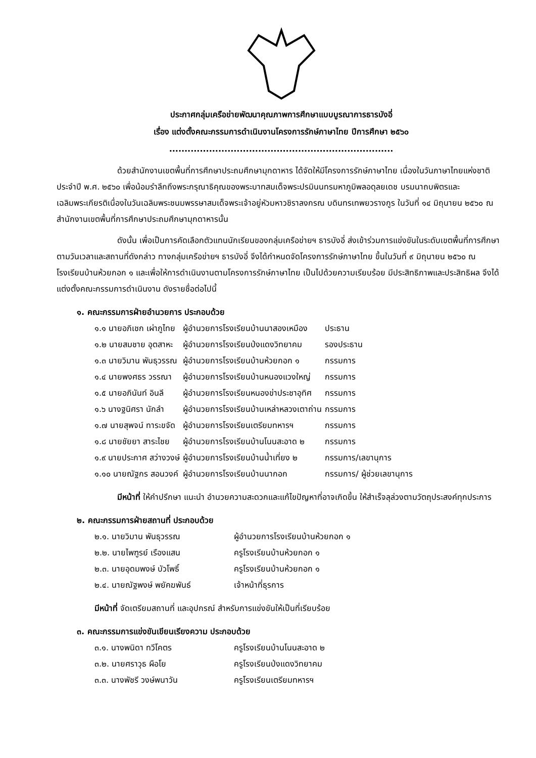ประกาศกลุ่มเครือข่ายพัฒนาคุณภาพการศึกษาแบบบูรณาการธารบังอี่
เรื่อง แต่งตั้งคณะกรรมการดำเนินงานโครงการรักษ์ภาษาไทย ปีการศึกษา ๒๕๖๐
.........................................................................
ด้วยสำนักงานเขตพื้นที่การศึกษาประถมศึกษามุกดาหาร ได้จัดให้มีโครงการรักษ์ภาษาไทย เนื่องในวันภาษาไทยแห่งชาติ ประจำปี พ.ศ. ๒๕๖๐ เพื่อน้อมรำลึกถึงพระกรุณาธิคุณของพระบาทสมเด็จพระปรมินนทรมหาภูมิพลอดุลยเดช บรมนาถบพิตรและเฉลิมพระเกียรติเนื่องในวันเฉลิมพระชนมพรรษาสมเด็จพระเจ้าอยู่หัวมหาวชิราลงกรณ บดินทรเทพยวรางกูร ในวันที่ ๑๔ มิถุนายน ๒๕๖๐ ณ สำนักงานเขตพื้นที่การศึกษาประถมศึกษามุกดาหารนั้น
ดังนั้น เพื่อเป็นการคัดเลือกตัวแทนนักเรียนของกลุ่มเครือข่ายฯ ธารบังอี่ ส่งเข้าร่วมการแข่งขันในระดับเขตพื้นที่การศึกษาตามวันเวลาและสถานที่ดังกล่าว ทางกลุ่มเครือข่ายฯ ธารบังอี่ จึงได้กำหนดจัดโครงการรักษ์ภาษาไทย ขึ้นในวันที่ ๙ มิถุนายน ๒๕๖๐ ณ โรงเรียนบ้านห้วยกอก ๑ และเพื่อให้การดำเนินงานตามโครงการรักษ์ภาษาไทย เป็นไปด้วยความเรียบร้อย มีประสิทธิภาพและประสิทธิผล จึงได้แต่งตั้งคณะกรรมการดำเนินงาน ดังรายชื่อต่อไปนี้
๑. คณะกรรมการฝ่ายอำนวยการ ประกอบด้วย
| ๑.๑ นายอภิเชก เผ่าภูไทย | ผู้อำนวยการโรงเรียนบ้านนาสองเหมือง | ประธาน |
| ๑.๒ นายสมชาย อุตสาหะ | ผู้อำนวยการโรงเรียนป่งแดงวิทยาคม | รองประธาน |
| ๑.๓ นายวิมาน พันธุวรรณ | ผู้อำนวยการโรงเรียนบ้านห้วยกอก ๑ | กรรมการ |
| ๑.๔ นายพงศธร วรรณา | ผู้อำนวยการโรงเรียนบ้านหนองแวงใหญ่ | กรรมการ |
| ๑.๕ นายอภินันท์ อินลี | ผู้อำนวยการโรงเรียนหนองข่าประชาอุทิศ | กรรมการ |
| ๑.๖ นางฐนิศรา นักลำ | ผู้อำนวยการโรงเรียนบ้านเหล่าหลวงเตาถ่าน | กรรมการ |
| ๑.๗ นายสุพจน์ ทาระขจัด | ผู้อำนวยการโรงเรียนเตรียมทหารฯ | กรรมการ |
| ๑.๘ นายชัยยา สาระไชย | ผู้อำนวยการโรงเรียนบ้านโนนสะอาด ๒ | กรรมการ |
| ๑.๙ นายประกาศ สว่างวงษ์ | ผู้อำนวยการโรงเรียนบ้านน้ำเที่ยง ๒ | กรรมการ/เลขานุการ |
| ๑.๑๐ นายณัฐกร สอนวงค์ | ผู้อำนวยการโรงเรียนบ้านนากอก | กรรมการ/ ผู้ช่วยเลขานุการ |
มีหน้าที่ ให้คำปรึกษา แนะนำ อำนวยความสะดวกและแก้ไขปัญหาที่อาจเกิดขึ้น ให้สำเร็จลุล่วงตามวัตถุประสงค์ทุกประการ
๒. คณะกรรมการฝ่ายสถานที่ ประกอบด้วย
| ๒.๑. นายวิมาน พันธุวรรณ | ผู้อำนวยการโรงเรียนบ้านห้วยกอก ๑ |
| ๒.๒. นายไพฑูรย์ เรืองแสน | ครูโรงเรียนบ้านห้วยกอก ๑ |
| ๒.๓. นายอุดมพงษ์ บัวโพธิ์ | ครูโรงเรียนบ้านห้วยกอก ๑ |
| ๒.๔. นายณัฐพงษ์ พยัคฆพันธ์ | เจ้าหน้าที่ธุรการ |
มีหน้าที่ จัดเตรียมสถานที่ และอุปกรณ์ สำหรับการแข่งขันให้เป็นที่เรียบร้อย
๓. คณะกรรมการแข่งขันเขียนเรียงความ ประกอบด้วย
| ๓.๑. นางพนิดา ทวีโคตร | ครูโรงเรียนบ้านโนนสะอาด ๒ |
| ๓.๒. นายศราวุธ ผือโย | ครูโรงเรียนป่งแดงวิทยาคม |
| ๓.๓. นางพัชรี วงษ์พนาวัน | ครูโรงเรียนเตรียมทหารฯ |